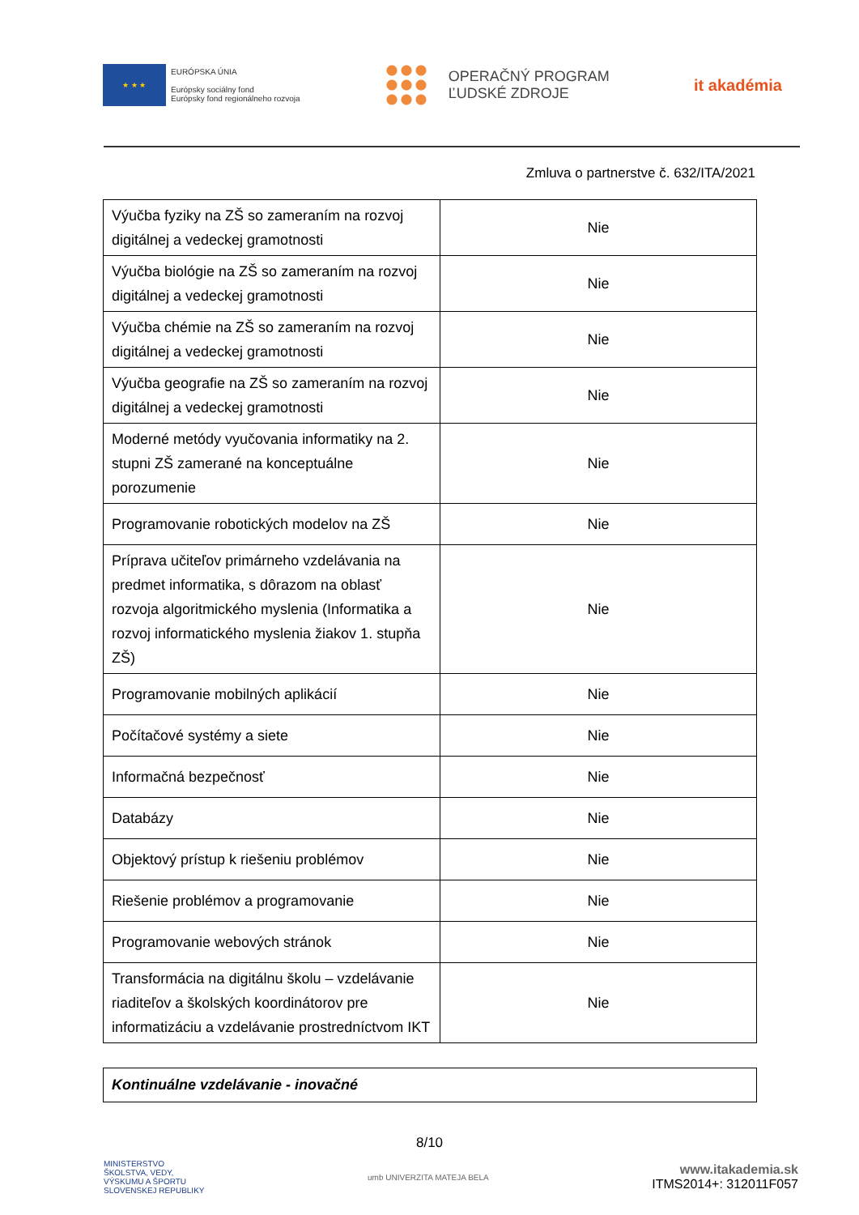★ ★ ★
EURÓPSKA ÚNIA
Európsky sociálny fond
Európsky fond regionálneho rozvoja
OPERAČNÝ PROGRAM
ĽUDSKÉ ZDROJE
it akadémia
Zmluva o partnerstve č. 632/ITA/2021
| Výučba fyziky na ZŠ so zameraním na rozvoj digitálnej a vedeckej gramotnosti | Nie |
| Výučba biológie na ZŠ so zameraním na rozvoj digitálnej a vedeckej gramotnosti | Nie |
| Výučba chémie na ZŠ so zameraním na rozvoj digitálnej a vedeckej gramotnosti | Nie |
| Výučba geografie na ZŠ so zameraním na rozvoj digitálnej a vedeckej gramotnosti | Nie |
| Moderné metódy vyučovania informatiky na 2. stupni ZŠ zamerané na konceptuálne porozumenie | Nie |
| Programovanie robotických modelov na ZŠ | Nie |
| Príprava učiteľov primárneho vzdelávania na predmet informatika, s dôrazom na oblasť rozvoja algoritmického myslenia (Informatika a rozvoj informatického myslenia žiakov 1. stupňa ZŠ) | Nie |
| Programovanie mobilných aplikácií | Nie |
| Počítačové systémy a siete | Nie |
| Informačná bezpečnosť | Nie |
| Databázy | Nie |
| Objektový prístup k riešeniu problémov | Nie |
| Riešenie problémov a programovanie | Nie |
| Programovanie webových stránok | Nie |
| Transformácia na digitálnu školu – vzdelávanie riaditeľov a školských koordinátorov pre informatizáciu a vzdelávanie prostredníctvom IKT | Nie |
Kontinuálne vzdelávanie - inovačné
8/10
MINISTERSTVO
ŠKOLSTVA, VEDY,
VÝSKUMU A ŠPORTU
SLOVENSKEJ REPUBLIKY
umb UNIVERZITA MATEJA BELA
www.itakademia.sk
ITMS2014+: 312011F057